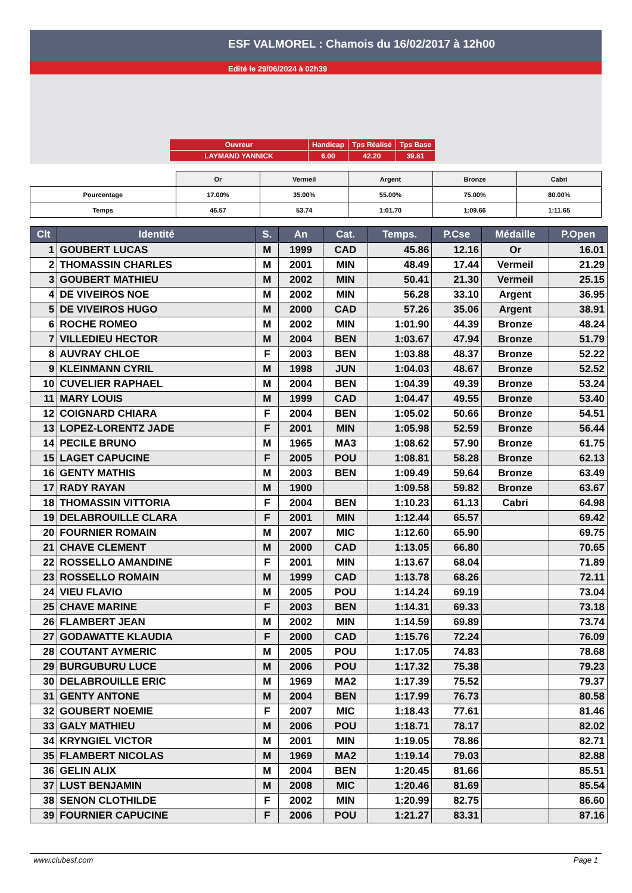ESF VALMOREL : Chamois du 16/02/2017 à 12h00
Edité le 29/06/2024 à 02h39
| Ouvreur | Handicap | Tps Réalisé | Tps Base |
| LAYMAND YANNICK | 6.00 | 42.20 | 39.81 |
| | Or | Vermeil | Argent | Bronze | Cabri |
| Pourcentage | 17.00% | 35.00% | 55.00% | 75.00% | 80.00% |
| Temps | 46.57 | 53.74 | 1:01.70 | 1:09.66 | 1:11.65 |
| Clt | Identité | S. | An | Cat. | Temps. | P.Cse | Médaille | P.Open |
| --- | --- | --- | --- | --- | --- | --- | --- | --- |
| 1 | GOUBERT LUCAS | M | 1999 | CAD | 45.86 | 12.16 | Or | 16.01 |
| 2 | THOMASSIN CHARLES | M | 2001 | MIN | 48.49 | 17.44 | Vermeil | 21.29 |
| 3 | GOUBERT MATHIEU | M | 2002 | MIN | 50.41 | 21.30 | Vermeil | 25.15 |
| 4 | DE VIVEIROS NOE | M | 2002 | MIN | 56.28 | 33.10 | Argent | 36.95 |
| 5 | DE VIVEIROS HUGO | M | 2000 | CAD | 57.26 | 35.06 | Argent | 38.91 |
| 6 | ROCHE ROMEO | M | 2002 | MIN | 1:01.90 | 44.39 | Bronze | 48.24 |
| 7 | VILLEDIEU HECTOR | M | 2004 | BEN | 1:03.67 | 47.94 | Bronze | 51.79 |
| 8 | AUVRAY CHLOE | F | 2003 | BEN | 1:03.88 | 48.37 | Bronze | 52.22 |
| 9 | KLEINMANN CYRIL | M | 1998 | JUN | 1:04.03 | 48.67 | Bronze | 52.52 |
| 10 | CUVELIER RAPHAEL | M | 2004 | BEN | 1:04.39 | 49.39 | Bronze | 53.24 |
| 11 | MARY LOUIS | M | 1999 | CAD | 1:04.47 | 49.55 | Bronze | 53.40 |
| 12 | COIGNARD CHIARA | F | 2004 | BEN | 1:05.02 | 50.66 | Bronze | 54.51 |
| 13 | LOPEZ-LORENTZ JADE | F | 2001 | MIN | 1:05.98 | 52.59 | Bronze | 56.44 |
| 14 | PECILE BRUNO | M | 1965 | MA3 | 1:08.62 | 57.90 | Bronze | 61.75 |
| 15 | LAGET CAPUCINE | F | 2005 | POU | 1:08.81 | 58.28 | Bronze | 62.13 |
| 16 | GENTY MATHIS | M | 2003 | BEN | 1:09.49 | 59.64 | Bronze | 63.49 |
| 17 | RADY RAYAN | M | 1900 | | 1:09.58 | 59.82 | Bronze | 63.67 |
| 18 | THOMASSIN VITTORIA | F | 2004 | BEN | 1:10.23 | 61.13 | Cabri | 64.98 |
| 19 | DELABROUILLE CLARA | F | 2001 | MIN | 1:12.44 | 65.57 | | 69.42 |
| 20 | FOURNIER ROMAIN | M | 2007 | MIC | 1:12.60 | 65.90 | | 69.75 |
| 21 | CHAVE CLEMENT | M | 2000 | CAD | 1:13.05 | 66.80 | | 70.65 |
| 22 | ROSSELLO AMANDINE | F | 2001 | MIN | 1:13.67 | 68.04 | | 71.89 |
| 23 | ROSSELLO ROMAIN | M | 1999 | CAD | 1:13.78 | 68.26 | | 72.11 |
| 24 | VIEU FLAVIO | M | 2005 | POU | 1:14.24 | 69.19 | | 73.04 |
| 25 | CHAVE MARINE | F | 2003 | BEN | 1:14.31 | 69.33 | | 73.18 |
| 26 | FLAMBERT JEAN | M | 2002 | MIN | 1:14.59 | 69.89 | | 73.74 |
| 27 | GODAWATTE KLAUDIA | F | 2000 | CAD | 1:15.76 | 72.24 | | 76.09 |
| 28 | COUTANT AYMERIC | M | 2005 | POU | 1:17.05 | 74.83 | | 78.68 |
| 29 | BURGUBURU LUCE | M | 2006 | POU | 1:17.32 | 75.38 | | 79.23 |
| 30 | DELABROUILLE ERIC | M | 1969 | MA2 | 1:17.39 | 75.52 | | 79.37 |
| 31 | GENTY ANTONE | M | 2004 | BEN | 1:17.99 | 76.73 | | 80.58 |
| 32 | GOUBERT NOEMIE | F | 2007 | MIC | 1:18.43 | 77.61 | | 81.46 |
| 33 | GALY MATHIEU | M | 2006 | POU | 1:18.71 | 78.17 | | 82.02 |
| 34 | KRYNGIEL VICTOR | M | 2001 | MIN | 1:19.05 | 78.86 | | 82.71 |
| 35 | FLAMBERT NICOLAS | M | 1969 | MA2 | 1:19.14 | 79.03 | | 82.88 |
| 36 | GELIN ALIX | M | 2004 | BEN | 1:20.45 | 81.66 | | 85.51 |
| 37 | LUST BENJAMIN | M | 2008 | MIC | 1:20.46 | 81.69 | | 85.54 |
| 38 | SENON CLOTHILDE | F | 2002 | MIN | 1:20.99 | 82.75 | | 86.60 |
| 39 | FOURNIER CAPUCINE | F | 2006 | POU | 1:21.27 | 83.31 | | 87.16 |
www.clubesf.com Page 1